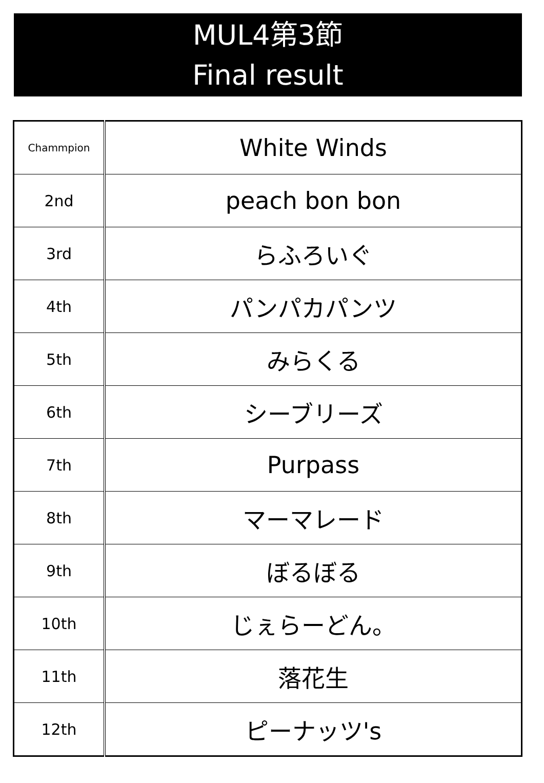MUL4第3節
Final result
| Chammpion | White Winds |
| 2nd | peach bon bon |
| 3rd | らふろいぐ |
| 4th | パンパカパンツ |
| 5th | みらくる |
| 6th | シーブリーズ |
| 7th | Purpass |
| 8th | マーマレード |
| 9th | ぼるぼる |
| 10th | じぇらーどん。 |
| 11th | 落花生 |
| 12th | ピーナッツ's |